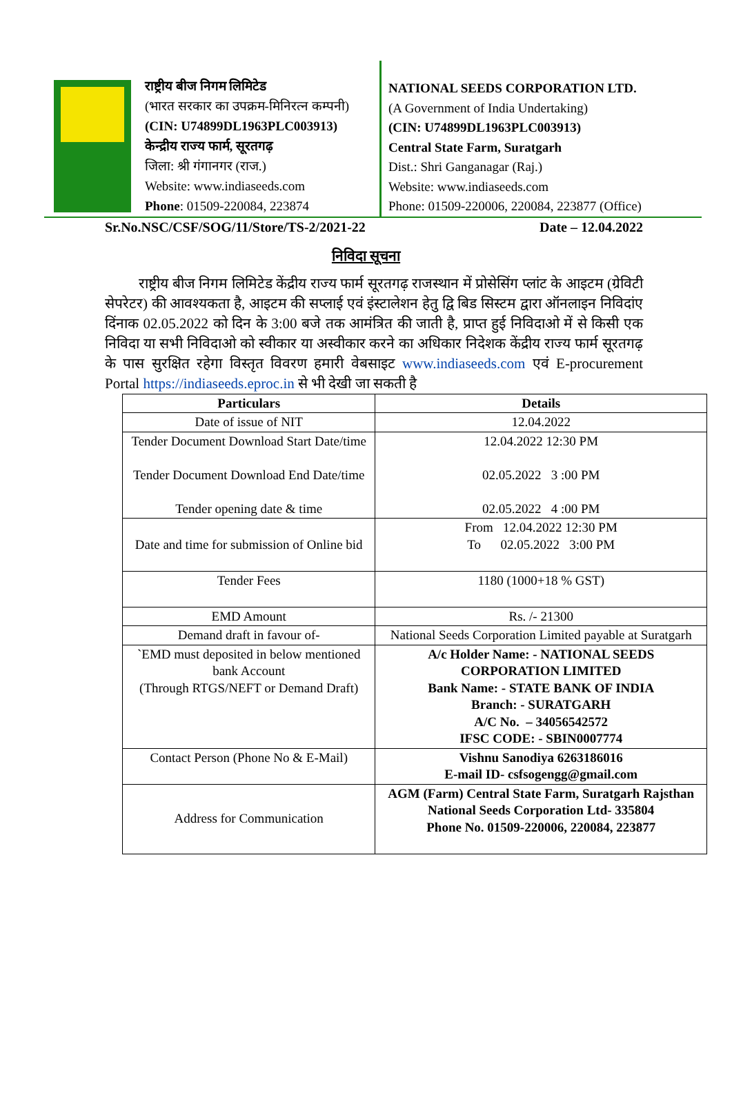राष्ट्रीय बीज निगम लिमिटेड
(भारत सरकार का उपक्रम-मिनिरत्न कम्पनी)
(CIN: U74899DL1963PLC003913)
केन्द्रीय राज्य फार्म, सूरतगढ़
जिला: श्री गंगानगर (राज.)
Website: www.indiaseeds.com
Phone: 01509-220084, 223874
NATIONAL SEEDS CORPORATION LTD.
(A Government of India Undertaking)
(CIN: U74899DL1963PLC003913)
Central State Farm, Suratgarh
Dist.: Shri Ganganagar (Raj.)
Website: www.indiaseeds.com
Phone: 01509-220006, 220084, 223877 (Office)
Sr.No.NSC/CSF/SOG/11/Store/TS-2/2021-22 Date – 12.04.2022
निविदा सूचना
राष्ट्रीय बीज निगम लिमिटेड केंद्रीय राज्य फार्म सूरतगढ़ राजस्थान में प्रोसेसिंग प्लांट के आइटम (ग्रेविटी सेपरेटर) की आवश्यकता है, आइटम की सप्लाई एवं इंस्टालेशन हेतु द्वि बिड सिस्टम द्वारा ऑनलाइन निविदांए दिंनाक 02.05.2022 को दिन के 3:00 बजे तक आमंत्रित की जाती है, प्राप्त हुई निविदाओ में से किसी एक निविदा या सभी निविदाओ को स्वीकार या अस्वीकार करने का अधिकार निदेशक केंद्रीय राज्य फार्म सूरतगढ़ के पास सुरक्षित रहेगा विस्तृत विवरण हमारी वेबसाइट www.indiaseeds.com एवं E-procurement Portal https://indiaseeds.eproc.in से भी देखी जा सकती है
| Particulars | Details |
| --- | --- |
| Date of issue of NIT | 12.04.2022 |
| Tender Document Download Start Date/time Tender Document Download End Date/time Tender opening date & time | 12.04.2022 12:30 PM 02.05.2022 3 :00 PM 02.05.2022 4 :00 PM |
| Date and time for submission of Online bid | From 12.04.2022 12:30 PM To 02.05.2022 3:00 PM |
| Tender Fees | 1180 (1000+18 % GST) |
| EMD Amount | Rs. /- 21300 |
| Demand draft in favour of- | National Seeds Corporation Limited payable at Suratgarh |
| `EMD must deposited in below mentioned bank Account (Through RTGS/NEFT or Demand Draft) | A/c Holder Name: - NATIONAL SEEDS CORPORATION LIMITED Bank Name: - STATE BANK OF INDIA Branch: - SURATGARH A/C No. – 34056542572 IFSC CODE: - SBIN0007774 |
| Contact Person (Phone No & E-Mail) | Vishnu Sanodiya 6263186016 E-mail ID- csfsogengg@gmail.com |
| Address for Communication | AGM (Farm) Central State Farm, Suratgarh Rajsthan National Seeds Corporation Ltd- 335804 Phone No. 01509-220006, 220084, 223877 |